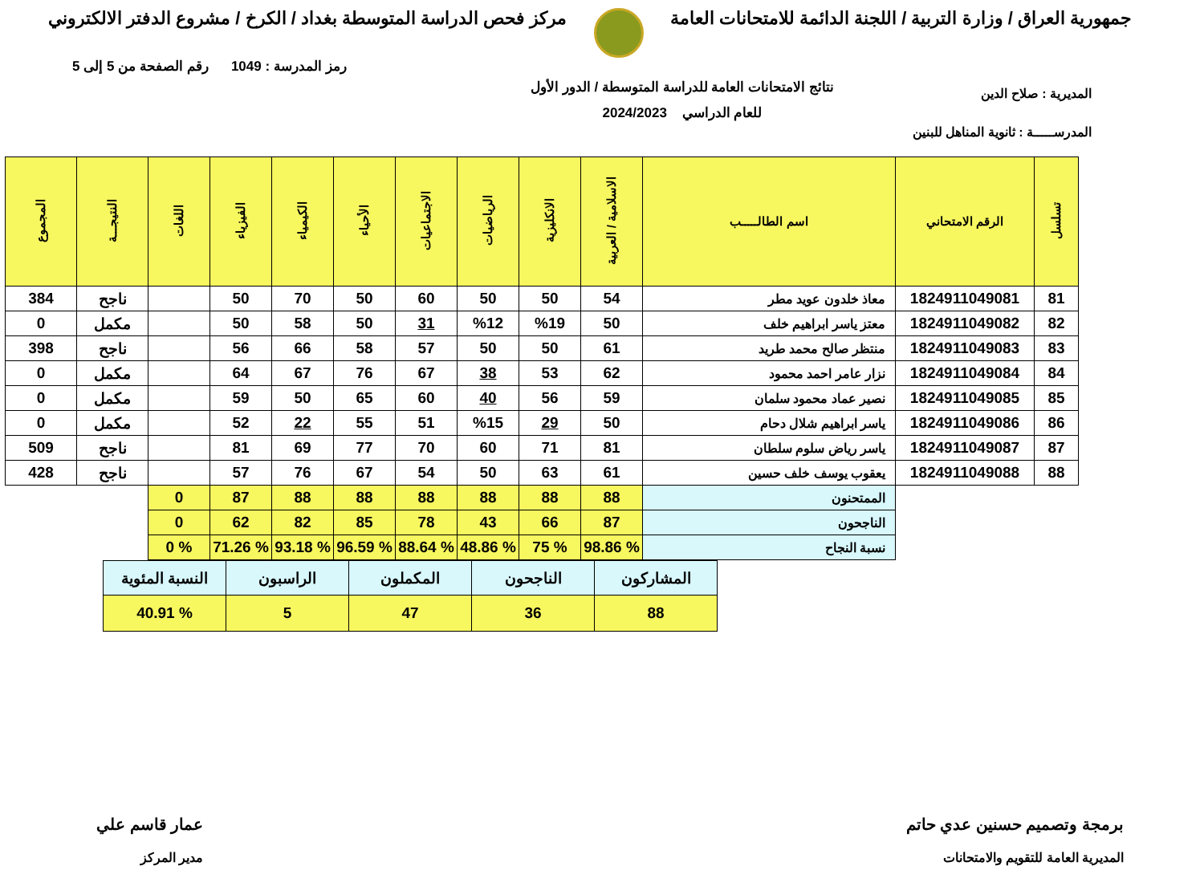جمهورية العراق / وزارة التربية / اللجنة الدائمة للامتحانات العامة
مركز فحص الدراسة المتوسطة بغداد / الكرخ / مشروع الدفتر الالكتروني
رمز المدرسة : 1049 رقم الصفحة من 5 إلى 5
المديرية : صلاح الدين
المدرســـــة : ثانوية المناهل للبنين
نتائج الامتحانات العامة للدراسة المتوسطة / الدور الأول
للعام الدراسي 2024/2023
| تسلسل | الرقم الامتحاني | اسم الطالـــــب | الاسلامية / العربية | الانكليزية | الرياضيات | الاجتماعيات | الأحياء | الكيمياء | الفيزياء | اللغات | النتيجـــة | المجموع |
| --- | --- | --- | --- | --- | --- | --- | --- | --- | --- | --- | --- | --- |
| 81 | 1824911049081 | معاذ خلدون عويد مطر | 54 | 50 | 50 | 60 | 50 | 70 | 50 | | ناجح | 384 |
| 82 | 1824911049082 | معتز ياسر ابراهيم خلف | 50 | %19 | %12 | 31 | 50 | 58 | 50 | | مكمل | 0 |
| 83 | 1824911049083 | منتظر صالح محمد طريد | 61 | 50 | 50 | 57 | 58 | 66 | 56 | | ناجح | 398 |
| 84 | 1824911049084 | نزار عامر احمد محمود | 62 | 53 | 38 | 67 | 76 | 67 | 64 | | مكمل | 0 |
| 85 | 1824911049085 | نصير عماد محمود سلمان | 59 | 56 | 40 | 60 | 65 | 50 | 59 | | مكمل | 0 |
| 86 | 1824911049086 | ياسر ابراهيم شلال دحام | 50 | 29 | %15 | 51 | 55 | 22 | 52 | | مكمل | 0 |
| 87 | 1824911049087 | ياسر رياض سلوم سلطان | 81 | 71 | 60 | 70 | 77 | 69 | 81 | | ناجح | 509 |
| 88 | 1824911049088 | يعقوب يوسف خلف حسين | 61 | 63 | 50 | 54 | 67 | 76 | 57 | | ناجح | 428 |
| | | الممتحنون | 88 | 88 | 88 | 88 | 88 | 88 | 87 | 0 | | |
| | | الناجحون | 87 | 66 | 43 | 78 | 85 | 82 | 62 | 0 | | |
| | | نسبة النجاح | % 98.86 | % 75 | % 48.86 | % 88.64 | % 96.59 | % 93.18 | % 71.26 | % 0 | | |
| المشاركون | الناجحون | المكملون | الراسبون | النسبة المئوية |
| 88 | 36 | 47 | 5 | % 40.91 |
برمجة وتصميم حسنين عدي حاتم
المديرية العامة للتقويم والامتحانات
عمار قاسم علي
مدير المركز